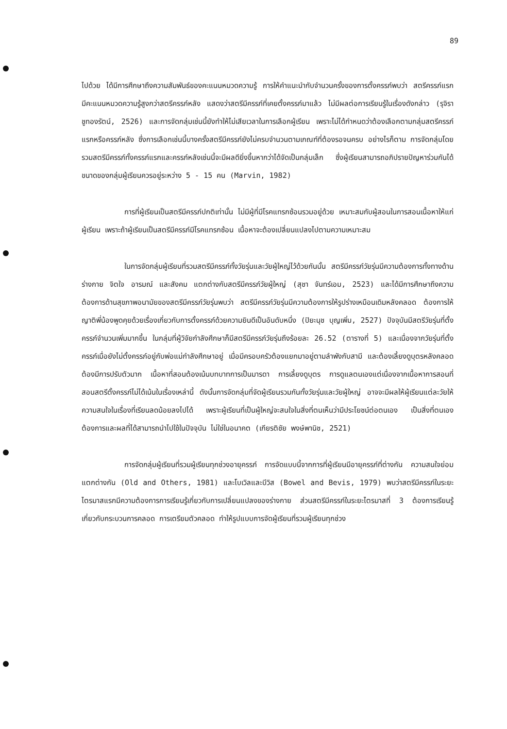89
ไปด้วย ได้มีการศึกษาถึงความสัมพันธ์ของคะแนนหมวดความรู้ การให้คำแนะนำกับจำนวนครั้งของการตั้งครรภ์พบว่า สตรีครรภ์แรกมีคะแนนหมวดความรู้สูงกว่าสตรีครรภ์หลัง แสดงว่าสตรีมีครรภ์ที่เคยตั้งครรภ์มาแล้ว ไม่มีผลต่อการเรียนรู้ในเรื่องดังกล่าว (รุจิรา ชูทองรัตน์, 2526) และการจัดกลุ่มเช่นนี้ยังทำให้ไม่เสียเวลาในการเลือกผู้เรียน เพราะไม่ได้กำหนดว่าต้องเลือกตามกลุ่มสตรีครรภ์แรกหรือครรภ์หลัง ซึ่งการเลือกเช่นนี้บางครั้งสตรีมีครรภ์ยังไม่ครบจำนวนตามเกณฑ์ที่ต้องรอจนครบ อย่างไรก็ตาม การจัดกลุ่มโดยรวมสตรีมีครรภ์ทั้งครรภ์แรกและครรภ์หลังเช่นนี้จะมีผลดียิ่งขึ้นหากว่าได้จัดเป็นกลุ่มเล็ก ซึ่งผู้เรียนสามารถอภิปรายปัญหาร่วมกันได้ ขนาดของกลุ่มผู้เรียนควรอยู่ระหว่าง 5 - 15 คน (Marvin, 1982)
การที่ผู้เรียนเป็นสตรีมีครรภ์ปกติเท่านั้น ไม่มีผู้ที่มีโรคแทรกซ้อนรวมอยู่ด้วย เหมาะสมกับผู้สอนในการสอนเนื้อหาให้แก่ผู้เรียน เพราะถ้าผู้เรียนเป็นสตรีมีครรภ์มีโรคแทรกซ้อน เนื้อหาจะต้องเปลี่ยนแปลงไปตามความเหมาะสม
ในการจัดกลุ่มผู้เรียนที่รวมสตรีมีครรภ์ทั้งวัยรุ่นและวัยผู้ใหญ่ไว้ด้วยกันนั้น สตรีมีครรภ์วัยรุ่นมีความต้องการทั้งทางด้านร่างกาย จิตใจ อารมณ์ และสังคม แตกต่างกับสตรีมีครรภ์วัยผู้ใหญ่ (สุชา จันทร์เอม, 2523) และได้มีการศึกษาถึงความต้องการด้านสุขภาพอนามัยของสตรีมีครรภ์วัยรุ่นพบว่า สตรีมีครรภ์วัยรุ่นมีความต้องการให้รูปร่างเหมือนเดิมหลังคลอด ต้องการให้ญาติพี่น้องพูดคุยด้วยเรื่องเกี่ยวกับการตั้งครรภ์ด้วยความยินดีเป็นอันดับหนึ่ง (ปิยะนุช บุญเพิ่ม, 2527) ปัจจุบันมีสตรีวัยรุ่นที่ตั้งครรภ์จำนวนเพิ่มมากขึ้น ในกลุ่มที่ผู้วิจัยกำลังศึกษาก็มีสตรีมีครรภ์วัยรุ่นถึงร้อยละ 26.52 (ตารางที่ 5) และเนื่องจากวัยรุ่นที่ตั้งครรภ์เมื่อยังไม่ตั้งครรภ์อยู่กับพ่อแม่กำลังศึกษาอยู่ เมื่อมีครอบครัวต้องแยกมาอยู่ตามลำพังกับสามี และต้องเลี้ยงดูบุตรหลังคลอดต้องมีการปรับตัวมาก เนื้อหาที่สอนต้องเน้นบทบาทการเป็นมารดา การเลี้ยงดูบุตร การดูแลตนเองแต่เนื่องจากเนื้อหาการสอนที่สอนสตรีตั้งครรภ์ไม่ได้เน้นในเรื่องเหล่านี้ ดังนั้นการจัดกลุ่มที่จัดผู้เรียนรวมกันทั้งวัยรุ่นและวัยผู้ใหญ่ อาจจะมีผลให้ผู้เรียนแต่ละวัยให้ความสนใจในเรื่องที่เรียนลดน้อยลงไปได้ เพราะผู้เรียนที่เป็นผู้ใหญ่จะสนใจในสิ่งที่ตนเห็นว่ามีประโยชน์ต่อตนเอง เป็นสิ่งที่ตนเองต้องการและผลที่ได้สามารถนำไปใช้ในปัจจุบัน ไม่ใช่ในอนาคต (เกียรติชัย พงษ์พานิช, 2521)
การจัดกลุ่มผู้เรียนที่รวมผู้เรียนทุกช่วงอายุครรภ์ การจัดแบบนี้จากการที่ผู้เรียนมีอายุครรภ์ที่ต่างกัน ความสนใจย่อมแตกต่างกัน (Old and Others, 1981) และโบเวิลและบีวิส (Bowel and Bevis, 1979) พบว่าสตรีมีครรภ์ในระยะไตรมาสแรกมีความต้องการการเรียนรู้เกี่ยวกับการเปลี่ยนแปลงของร่างกาย ส่วนสตรีมีครรภ์ในระยะไตรมาสที่ 3 ต้องการเรียนรู้เกี่ยวกับกระบวนการคลอด การเตรียมตัวคลอด ทำให้รูปแบบการจัดผู้เรียนที่รวมผู้เรียนทุกช่วง